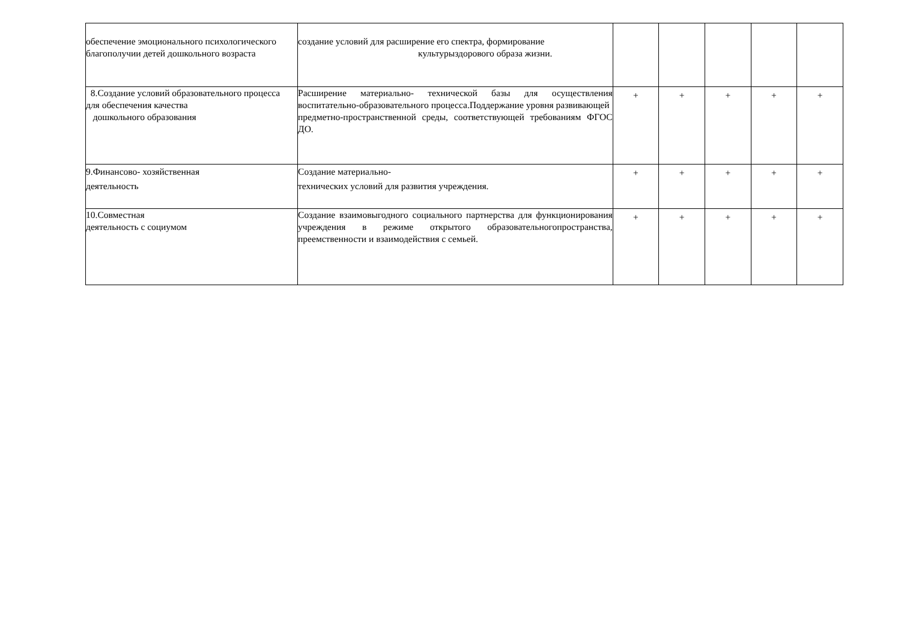| обеспечение эмоционального психологического благополучии детей дошкольного возраста | создание условий для расширение его спектра, формирование культурыздорового образа жизни. | | | | | |
| 8.Создание условий образовательного процесса для обеспечения качества дошкольного образования | Расширение материально- технической базы для осуществления воспитательно-образовательного процесса.Поддержание уровня развивающей предметно-пространственной среды, соответствующей требованиям ФГОС ДО. | + | + | + | + | + |
| 9.Финансово- хозяйственная деятельность | Создание материально- технических условий для развития учреждения. | + | + | + | + | + |
| 10.Совместная деятельность с социумом | Создание взаимовыгодного социального партнерства для функционирования учреждения в режиме открытого образовательногопространства, преемственности и взаимодействия с семьей. | + | + | + | + | + |